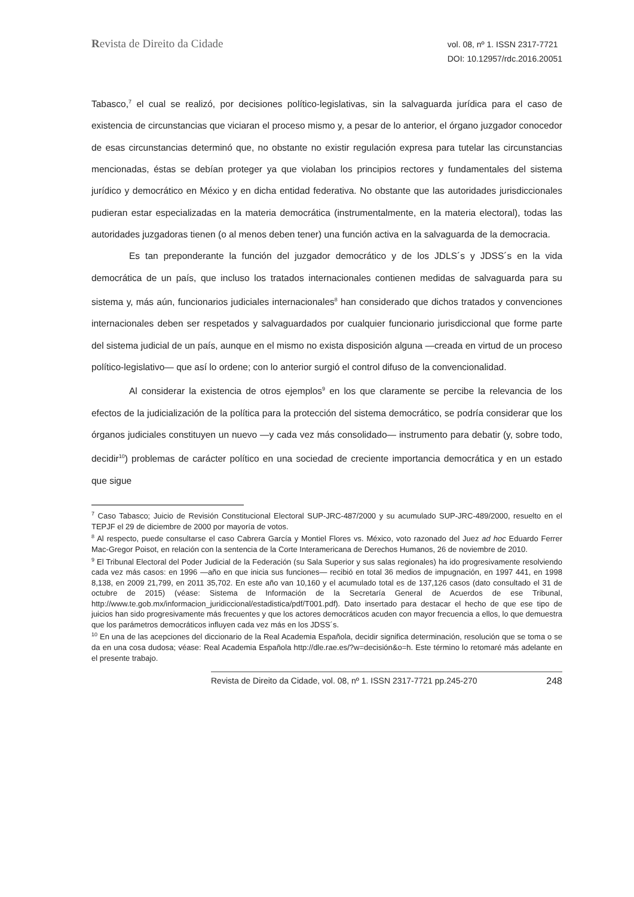Revista de Direito da Cidade
vol. 08, nº 1. ISSN 2317-7721
DOI: 10.12957/rdc.2016.20051
Tabasco,<sup>7</sup> el cual se realizó, por decisiones político-legislativas, sin la salvaguarda jurídica para el caso de existencia de circunstancias que viciaran el proceso mismo y, a pesar de lo anterior, el órgano juzgador conocedor de esas circunstancias determinó que, no obstante no existir regulación expresa para tutelar las circunstancias mencionadas, éstas se debían proteger ya que violaban los principios rectores y fundamentales del sistema jurídico y democrático en México y en dicha entidad federativa. No obstante que las autoridades jurisdiccionales pudieran estar especializadas en la materia democrática (instrumentalmente, en la materia electoral), todas las autoridades juzgadoras tienen (o al menos deben tener) una función activa en la salvaguarda de la democracia.
Es tan preponderante la función del juzgador democrático y de los JDLS´s y JDSS´s en la vida democrática de un país, que incluso los tratados internacionales contienen medidas de salvaguarda para su sistema y, más aún, funcionarios judiciales internacionales<sup>8</sup> han considerado que dichos tratados y convenciones internacionales deben ser respetados y salvaguardados por cualquier funcionario jurisdiccional que forme parte del sistema judicial de un país, aunque en el mismo no exista disposición alguna —creada en virtud de un proceso político-legislativo— que así lo ordene; con lo anterior surgió el control difuso de la convencionalidad.
Al considerar la existencia de otros ejemplos<sup>9</sup> en los que claramente se percibe la relevancia de los efectos de la judicialización de la política para la protección del sistema democrático, se podría considerar que los órganos judiciales constituyen un nuevo —y cada vez más consolidado— instrumento para debatir (y, sobre todo, decidir<sup>10</sup>) problemas de carácter político en una sociedad de creciente importancia democrática y en un estado que sigue
<sup>7</sup> Caso Tabasco; Juicio de Revisión Constitucional Electoral SUP-JRC-487/2000 y su acumulado SUP-JRC-489/2000, resuelto en el TEPJF el 29 de diciembre de 2000 por mayoría de votos.
<sup>8</sup> Al respecto, puede consultarse el caso Cabrera García y Montiel Flores vs. México, voto razonado del Juez ad hoc Eduardo Ferrer Mac-Gregor Poisot, en relación con la sentencia de la Corte Interamericana de Derechos Humanos, 26 de noviembre de 2010.
<sup>9</sup> El Tribunal Electoral del Poder Judicial de la Federación (su Sala Superior y sus salas regionales) ha ido progresivamente resolviendo cada vez más casos: en 1996 —año en que inicia sus funciones— recibió en total 36 medios de impugnación, en 1997 441, en 1998 8,138, en 2009 21,799, en 2011 35,702. En este año van 10,160 y el acumulado total es de 137,126 casos (dato consultado el 31 de octubre de 2015) (véase: Sistema de Información de la Secretaría General de Acuerdos de ese Tribunal, http://www.te.gob.mx/informacion_juridiccional/estadistica/pdf/T001.pdf). Dato insertado para destacar el hecho de que ese tipo de juicios han sido progresivamente más frecuentes y que los actores democráticos acuden con mayor frecuencia a ellos, lo que demuestra que los parámetros democráticos influyen cada vez más en los JDSS´s.
<sup>10</sup> En una de las acepciones del diccionario de la Real Academia Española, decidir significa determinación, resolución que se toma o se da en una cosa dudosa; véase: Real Academia Española http://dle.rae.es/?w=decisión&o=h. Este término lo retomaré más adelante en el presente trabajo.
Revista de Direito da Cidade, vol. 08, nº 1. ISSN 2317-7721 pp.245-270 248